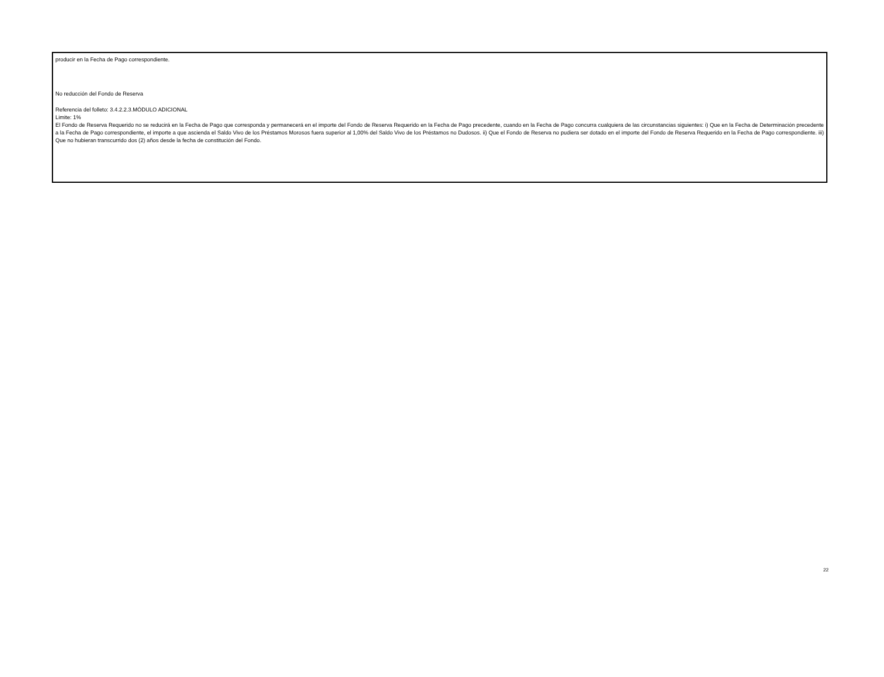producir en la Fecha de Pago correspondiente.
No reducción del Fondo de Reserva
Referencia del folleto: 3.4.2.2.3.MÓDULO ADICIONAL
Limite: 1%
El Fondo de Reserva Requerido no se reducirá en la Fecha de Pago que corresponda y permanecerá en el importe del Fondo de Reserva Requerido en la Fecha de Pago precedente, cuando en la Fecha de Pago concurra cualquiera de las circunstancias siguientes: i) Que en la Fecha de Determinación precedente a la Fecha de Pago correspondiente, el importe a que ascienda el Saldo Vivo de los Préstamos Morosos fuera superior al 1,00% del Saldo Vivo de los Préstamos no Dudosos. ii) Que el Fondo de Reserva no pudiera ser dotado en el importe del Fondo de Reserva Requerido en la Fecha de Pago correspondiente. iii) Que no hubieran transcurrido dos (2) años desde la fecha de constitución del Fondo.
22